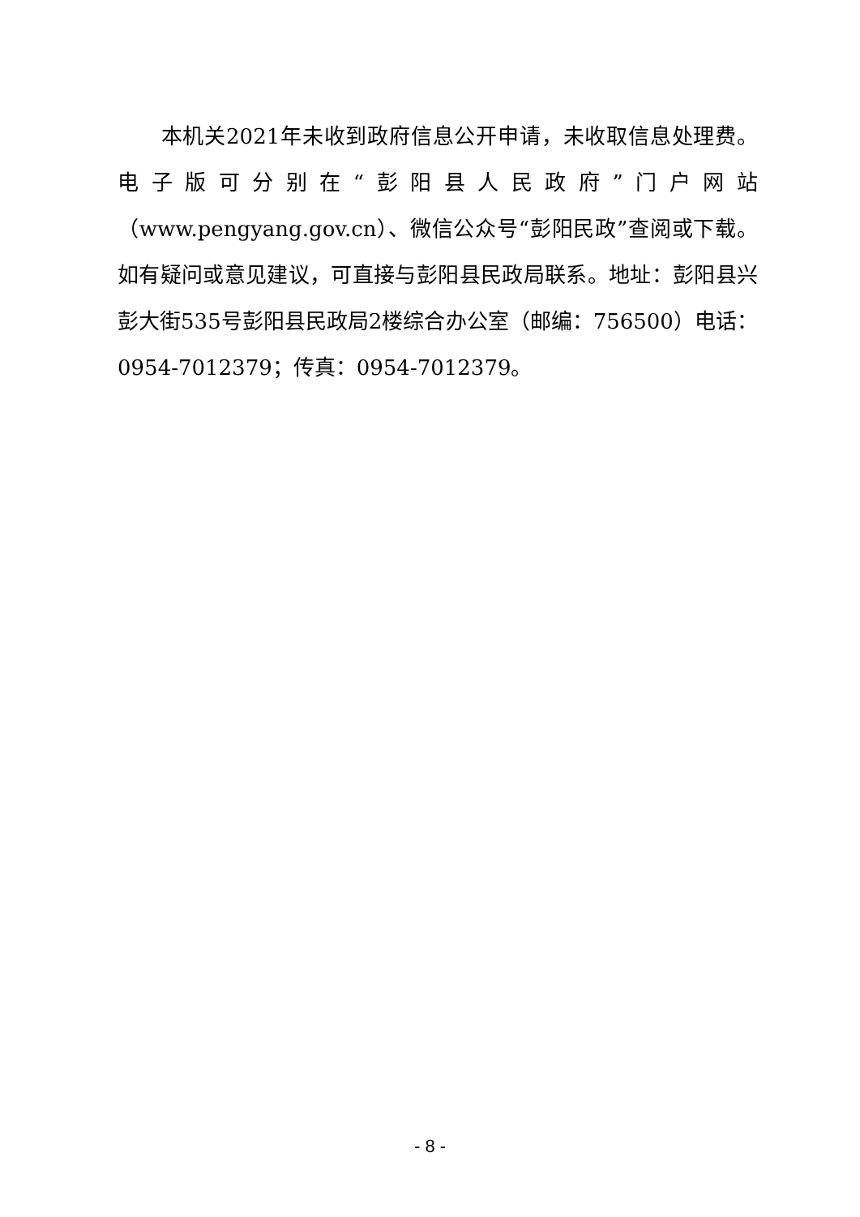本机关2021年未收到政府信息公开申请，未收取信息处理费。电子版可分别在“彭阳县人民政府”门户网站（www.pengyang.gov.cn）、微信公众号“彭阳民政”查阅或下载。如有疑问或意见建议，可直接与彭阳县民政局联系。地址：彭阳县兴彭大街535号彭阳县民政局2楼综合办公室（邮编：756500）电话：0954-7012379；传真：0954-7012379。
- 8 -